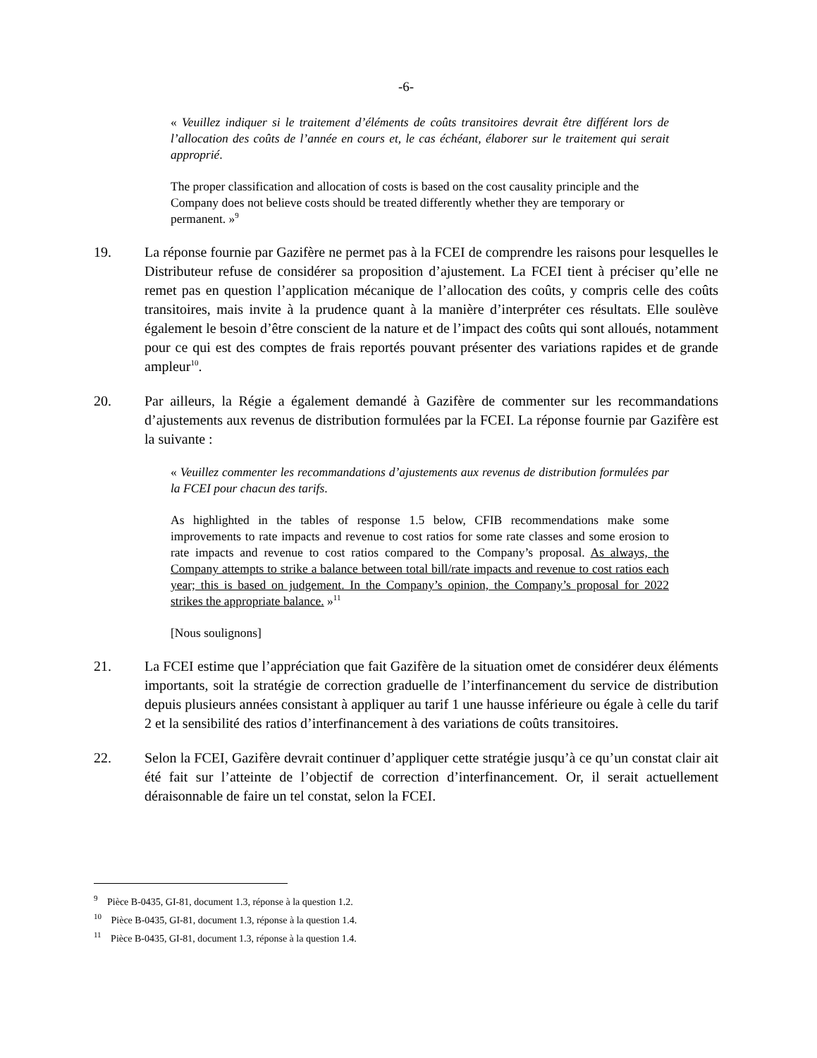-6-
« Veuillez indiquer si le traitement d’éléments de coûts transitoires devrait être différent lors de l’allocation des coûts de l’année en cours et, le cas échéant, élaborer sur le traitement qui serait approprié.
The proper classification and allocation of costs is based on the cost causality principle and the Company does not believe costs should be treated differently whether they are temporary or permanent. »<sup>9</sup>
19. La réponse fournie par Gazifère ne permet pas à la FCEI de comprendre les raisons pour lesquelles le Distributeur refuse de considérer sa proposition d’ajustement. La FCEI tient à préciser qu’elle ne remet pas en question l’application mécanique de l’allocation des coûts, y compris celle des coûts transitoires, mais invite à la prudence quant à la manière d’interpréter ces résultats. Elle soulève également le besoin d’être conscient de la nature et de l’impact des coûts qui sont alloués, notamment pour ce qui est des comptes de frais reportés pouvant présenter des variations rapides et de grande ampleur<sup>10</sup>.
20. Par ailleurs, la Régie a également demandé à Gazifère de commenter sur les recommandations d’ajustements aux revenus de distribution formulées par la FCEI. La réponse fournie par Gazifère est la suivante :
« Veuillez commenter les recommandations d’ajustements aux revenus de distribution formulées par la FCEI pour chacun des tarifs.
As highlighted in the tables of response 1.5 below, CFIB recommendations make some improvements to rate impacts and revenue to cost ratios for some rate classes and some erosion to rate impacts and revenue to cost ratios compared to the Company’s proposal. As always, the Company attempts to strike a balance between total bill/rate impacts and revenue to cost ratios each year; this is based on judgement. In the Company’s opinion, the Company’s proposal for 2022 strikes the appropriate balance. »<sup>11</sup>
[Nous soulignons]
21. La FCEI estime que l’appréciation que fait Gazifère de la situation omet de considérer deux éléments importants, soit la stratégie de correction graduelle de l’interfinancement du service de distribution depuis plusieurs années consistant à appliquer au tarif 1 une hausse inférieure ou égale à celle du tarif 2 et la sensibilité des ratios d’interfinancement à des variations de coûts transitoires.
22. Selon la FCEI, Gazifère devrait continuer d’appliquer cette stratégie jusqu’à ce qu’un constat clair ait été fait sur l’atteinte de l’objectif de correction d’interfinancement. Or, il serait actuellement déraisonnable de faire un tel constat, selon la FCEI.
<sup>9</sup> Pièce B-0435, GI-81, document 1.3, réponse à la question 1.2.
<sup>10</sup> Pièce B-0435, GI-81, document 1.3, réponse à la question 1.4.
<sup>11</sup> Pièce B-0435, GI-81, document 1.3, réponse à la question 1.4.